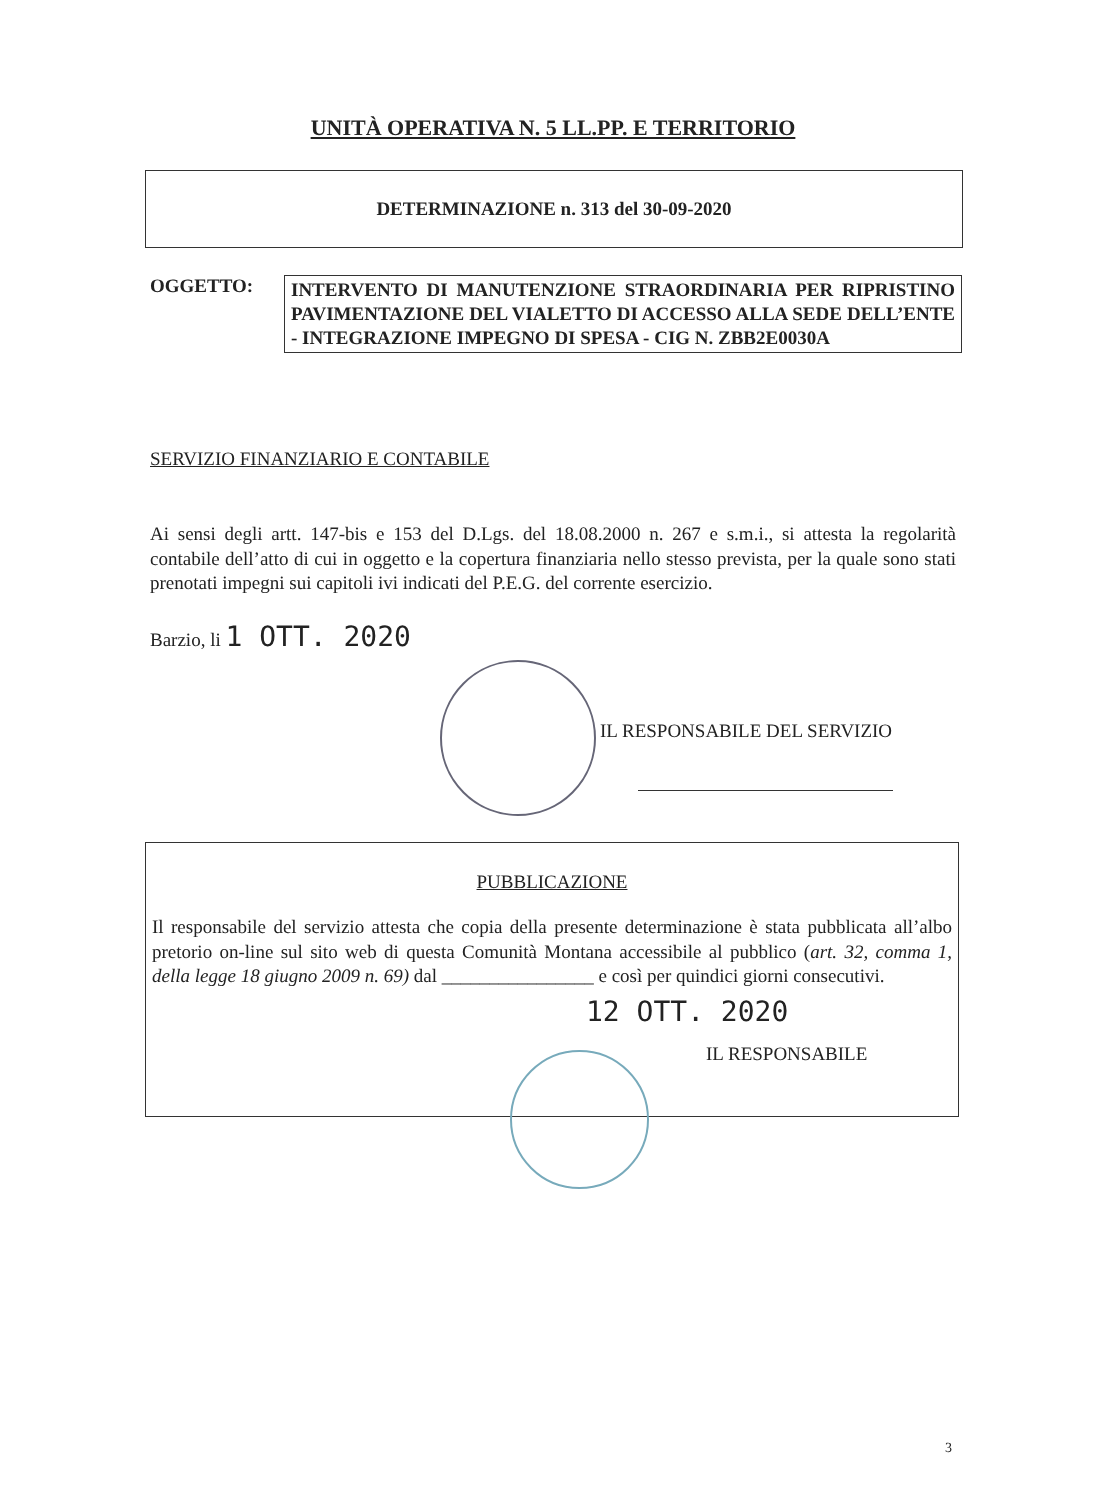UNITÀ OPERATIVA N. 5 LL.PP. E TERRITORIO
DETERMINAZIONE n. 313 del 30-09-2020
OGGETTO:
INTERVENTO DI MANUTENZIONE STRAORDINARIA PER RIPRISTINO PAVIMENTAZIONE DEL VIALETTO DI ACCESSO ALLA SEDE DELL’ENTE - INTEGRAZIONE IMPEGNO DI SPESA - CIG N. ZBB2E0030A
SERVIZIO FINANZIARIO E CONTABILE
Ai sensi degli artt. 147-bis e 153 del D.Lgs. del 18.08.2000 n. 267 e s.m.i., si attesta la regolarità contabile dell’atto di cui in oggetto e la copertura finanziaria nello stesso prevista, per la quale sono stati prenotati impegni sui capitoli ivi indicati del P.E.G. del corrente esercizio.
Barzio, li 1 OTT. 2020
IL RESPONSABILE DEL SERVIZIO
PUBBLICAZIONE
Il responsabile del servizio attesta che copia della presente determinazione è stata pubblicata all’albo pretorio on-line sul sito web di questa Comunità Montana accessibile al pubblico (art. 32, comma 1, della legge 18 giugno 2009 n. 69) dal ________________ e così per quindici giorni consecutivi.
12 OTT. 2020
IL RESPONSABILE
3